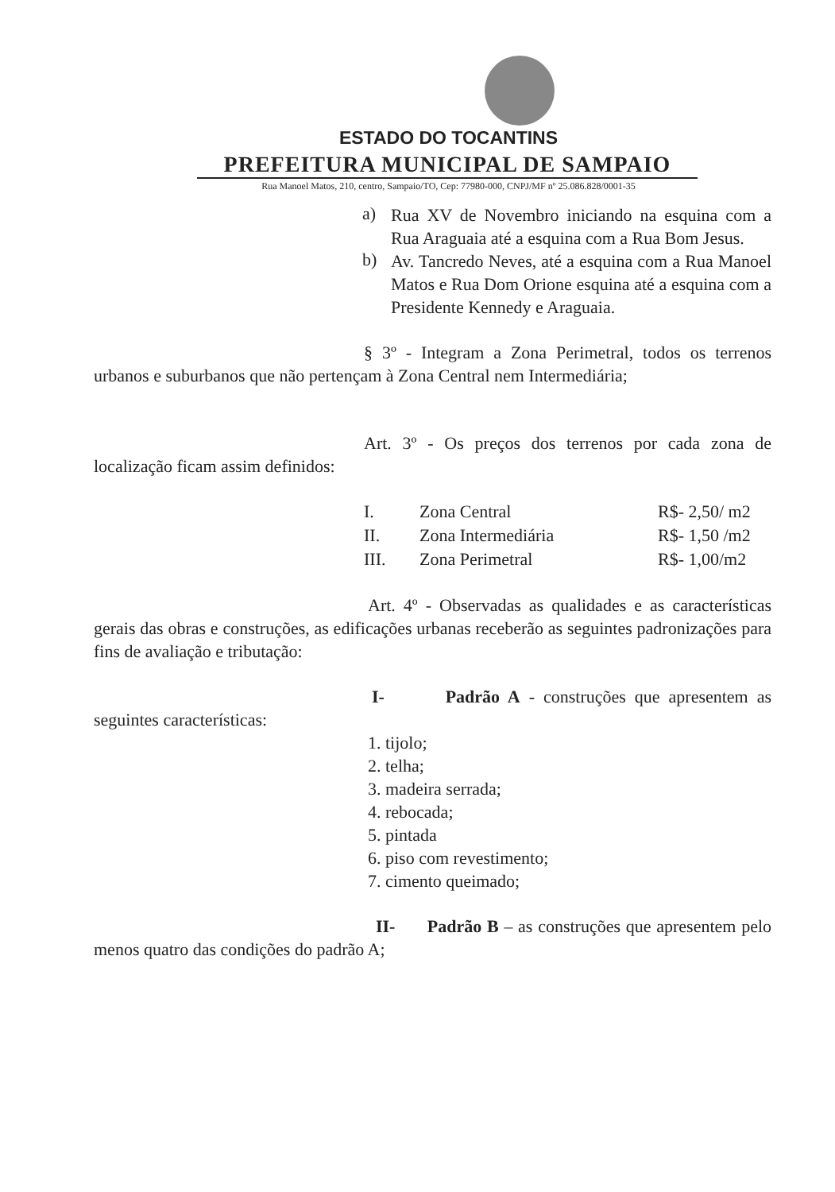ESTADO DO TOCANTINS
PREFEITURA MUNICIPAL DE SAMPAIO
Rua Manoel Matos, 210, centro, Sampaio/TO, Cep: 77980-000, CNPJ/MF nº 25.086.828/0001-35
a)
Rua XV de Novembro iniciando na esquina com a Rua Araguaia até a esquina com a Rua Bom Jesus.
b)
Av. Tancredo Neves, até a esquina com a Rua Manoel Matos e Rua Dom Orione esquina até a esquina com a Presidente Kennedy e Araguaia.
§ 3º - Integram a Zona Perimetral, todos os terrenos urbanos e suburbanos que não pertençam à Zona Central nem Intermediária;
Art. 3º - Os preços dos terrenos por cada zona de localização ficam assim definidos:
| I. | Zona Central | R$- 2,50/ m2 |
| II. | Zona Intermediária | R$- 1,50 /m2 |
| III. | Zona Perimetral | R$- 1,00/m2 |
Art. 4º - Observadas as qualidades e as características gerais das obras e construções, as edificações urbanas receberão as seguintes padronizações para fins de avaliação e tributação:
I- Padrão A - construções que apresentem as seguintes características:
1. tijolo;
2. telha;
3. madeira serrada;
4. rebocada;
5. pintada
6. piso com revestimento;
7. cimento queimado;
II- Padrão B – as construções que apresentem pelo menos quatro das condições do padrão A;